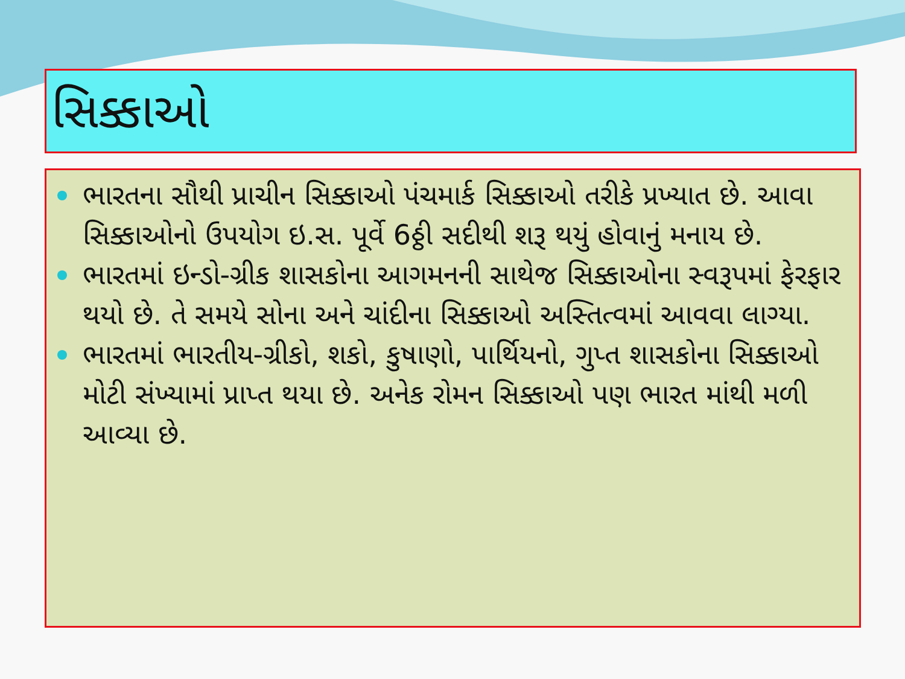સિક્કાઓ
ભારતના સૌથી પ્રાચીન સિક્કાઓ પંચમાર્ક સિક્કાઓ તરીકે પ્રખ્યાત છે. આવા સિક્કાઓનો ઉપયોગ ઇ.સ. પૂર્વે 6ઠ્ઠી સદીથી શરૂ થયું હોવાનું મનાય છે.
ભારતમાં ઇન્ડો-ગ્રીક શાસકોના આગમનની સાથેજ સિક્કાઓના સ્વરૂપમાં ફેરફાર થયો છે. તે સમયે સોના અને ચાંદીના સિક્કાઓ અસ્તિત્વમાં આવવા લાગ્યા.
ભારતમાં ભારતીય-ગ્રીકો, શકો, કુષાણો, પાર્થિયનો, ગુપ્ત શાસકોના સિક્કાઓ મોટી સંખ્યામાં પ્રાપ્ત થયા છે. અનેક રોમન સિક્કાઓ પણ ભારત માંથી મળી આવ્યા છે.